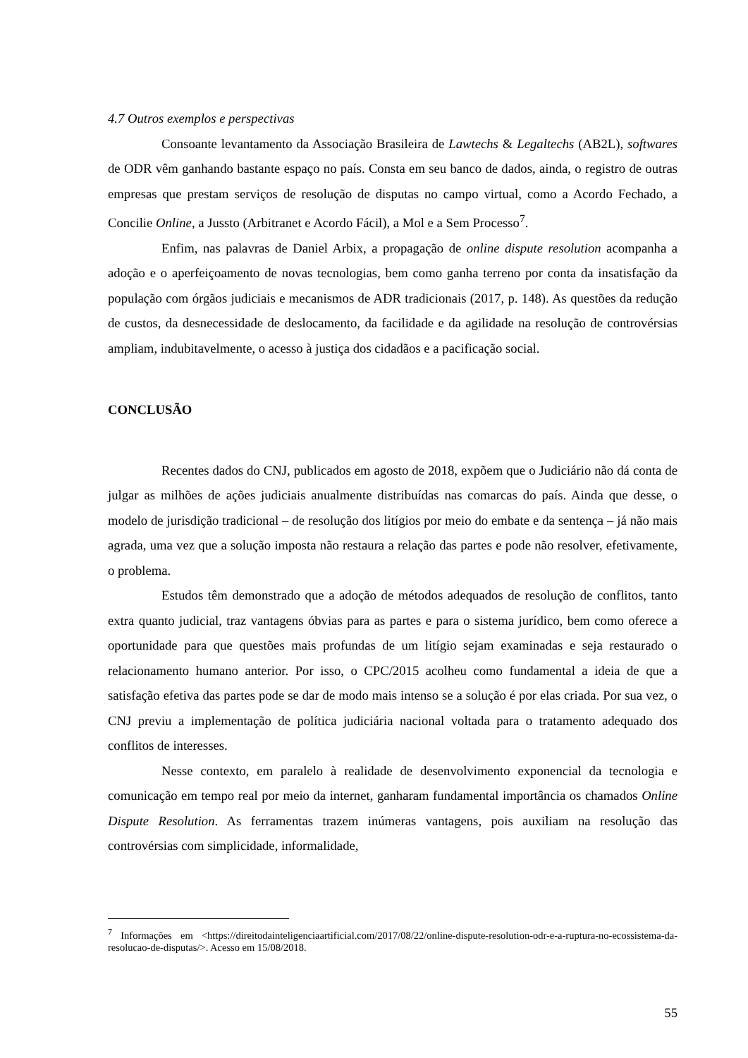4.7 Outros exemplos e perspectivas
Consoante levantamento da Associação Brasileira de Lawtechs & Legaltechs (AB2L), softwares de ODR vêm ganhando bastante espaço no país. Consta em seu banco de dados, ainda, o registro de outras empresas que prestam serviços de resolução de disputas no campo virtual, como a Acordo Fechado, a Concilie Online, a Jussto (Arbitranet e Acordo Fácil), a Mol e a Sem Processo<sup>7</sup>.
Enfim, nas palavras de Daniel Arbix, a propagação de online dispute resolution acompanha a adoção e o aperfeiçoamento de novas tecnologias, bem como ganha terreno por conta da insatisfação da população com órgãos judiciais e mecanismos de ADR tradicionais (2017, p. 148). As questões da redução de custos, da desnecessidade de deslocamento, da facilidade e da agilidade na resolução de controvérsias ampliam, indubitavelmente, o acesso à justiça dos cidadãos e a pacificação social.
CONCLUSÃO
Recentes dados do CNJ, publicados em agosto de 2018, expõem que o Judiciário não dá conta de julgar as milhões de ações judiciais anualmente distribuídas nas comarcas do país. Ainda que desse, o modelo de jurisdição tradicional – de resolução dos litígios por meio do embate e da sentença – já não mais agrada, uma vez que a solução imposta não restaura a relação das partes e pode não resolver, efetivamente, o problema.
Estudos têm demonstrado que a adoção de métodos adequados de resolução de conflitos, tanto extra quanto judicial, traz vantagens óbvias para as partes e para o sistema jurídico, bem como oferece a oportunidade para que questões mais profundas de um litígio sejam examinadas e seja restaurado o relacionamento humano anterior. Por isso, o CPC/2015 acolheu como fundamental a ideia de que a satisfação efetiva das partes pode se dar de modo mais intenso se a solução é por elas criada. Por sua vez, o CNJ previu a implementação de política judiciária nacional voltada para o tratamento adequado dos conflitos de interesses.
Nesse contexto, em paralelo à realidade de desenvolvimento exponencial da tecnologia e comunicação em tempo real por meio da internet, ganharam fundamental importância os chamados Online Dispute Resolution. As ferramentas trazem inúmeras vantagens, pois auxiliam na resolução das controvérsias com simplicidade, informalidade,
<sup>7</sup> Informações em <https://direitodainteligenciaartificial.com/2017/08/22/online-dispute-resolution-odr-e-a-ruptura-no-ecossistema-da-resolucao-de-disputas/>. Acesso em 15/08/2018.
55